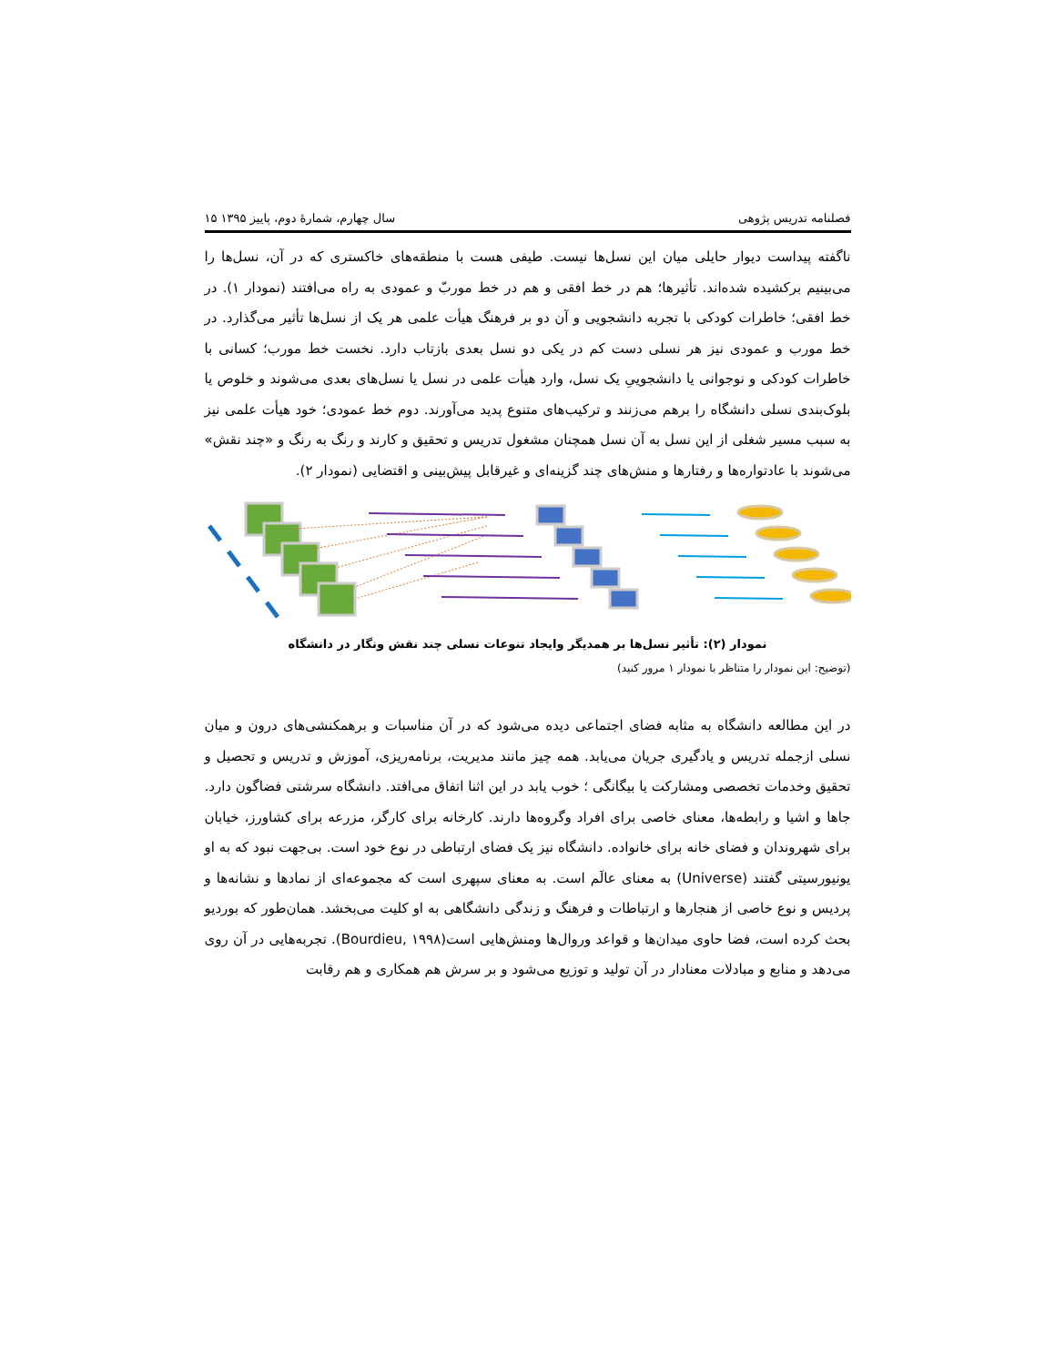فصلنامه تدریس پژوهی سال چهارم، شمارهٔ دوم، پاییز ۱۳۹۵ ۱۵
ناگفته پیداست دیوار حایلی میان این نسل‌ها نیست. طیفی هست با منطقه‌های خاکستری که در آن، نسل‌ها را می‌بینیم برکشیده شده‌اند. تأثیرها؛ هم در خط افقی و هم در خط موربّ و عمودی به راه می‌افتند (نمودار ۱). در خط افقی؛ خاطرات کودکی با تجربه دانشجویی و آن دو بر فرهنگ هیأت علمی هر یک از نسل‌ها تأثیر می‌گذارد. در خط مورب و عمودی نیز هر نسلی دست کم در یکی دو نسل بعدی بازتاب دارد. نخست خط مورب؛ کسانی با خاطرات کودکی و نوجوانی یا دانشجوییِ یک نسل، وارد هیأت علمی در نسل یا نسل‌های بعدی می‌شوند و خلوص یا بلوک‌بندی نسلی دانشگاه را برهم می‌زنند و ترکیب‌های متنوع پدید می‌آورند. دوم خط عمودی؛ خود هیأت علمی نیز به سبب مسیر شغلی از این نسل به آن نسل همچنان مشغول تدریس و تحقیق و کارند و رنگ به رنگ و «چند نقش» می‌شوند با عادتواره‌ها و رفتارها و منش‌های چند گزینه‌ای و غیرقابل پیش‌بینی و اقتضایی (نمودار ۲).
نمودار (۲): تأثیر نسل‌ها بر همدیگر وایجاد تنوعات نسلی چند نقش ونگار در دانشگاه
(توضیح: این نمودار را متناظر با نمودار ۱ مرور کنید)
در این مطالعه دانشگاه به مثابه فضای اجتماعی دیده می‌شود که در آن مناسبات و برهمکنشی‌های درون و میان نسلی ازجمله تدریس و یادگیری جریان می‌یابد. همه چیز مانند مدیریت، برنامه‌ریزی، آموزش و تدریس و تحصیل و تحقیق وخدمات تخصصی ومشارکت یا بیگانگی ؛ خوب یابد در این اثنا اتفاق می‌افتد. دانشگاه سرشتی فضاگون دارد. جاها و اشیا و رابطه‌ها، معنای خاصی برای افراد وگروه‌ها دارند. کارخانه برای کارگر، مزرعه برای کشاورز، خیابان برای شهروندان و فضای خانه برای خانواده. دانشگاه نیز یک فضای ارتباطی در نوع خود است. بی‌جهت نبود که به او یونیورسیتی گفتند (Universe) به معنای عالَم است. به معنای سپهری است که مجموعه‌ای از نمادها و نشانه‌ها و پردیس و نوع خاصی از هنجارها و ارتباطات و فرهنگ و زندگی دانشگاهی به او کلیت می‌بخشد. همان‌طور که بوردیو بحث کرده است، فضا حاوی میدان‌ها و قواعد وروال‌ها ومنش‌هایی است(Bourdieu, ۱۹۹۸). تجربه‌هایی در آن روی می‌دهد و منابع و مبادلات معنادار در آن تولید و توزیع می‌شود و بر سرش هم همکاری و هم رقابت